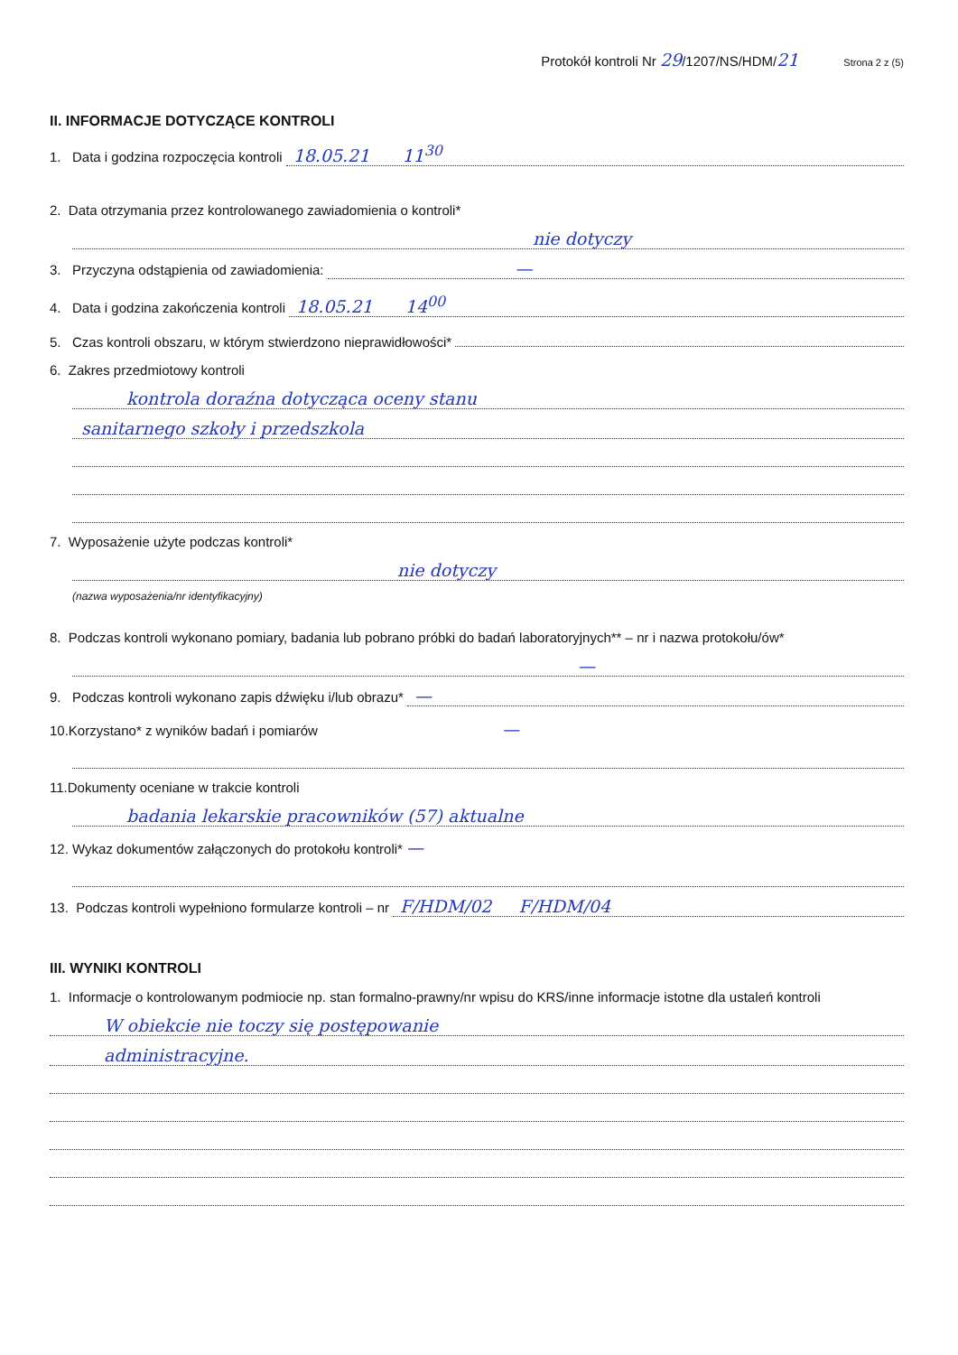Protokół kontroli Nr 29/1207/NS/HDM/21 Strona 2 z (5)
II. INFORMACJE DOTYCZĄCE KONTROLI
1. Data i godzina rozpoczęcia kontroli 18.05.21 11<sup>30</sup>
2. Data otrzymania przez kontrolowanego zawiadomienia o kontroli*
nie dotyczy
3. Przyczyna odstąpienia od zawiadomienia: —
4. Data i godzina zakończenia kontroli 18.05.21 14<sup>00</sup>
5. Czas kontroli obszaru, w którym stwierdzono nieprawidłowości*
6. Zakres przedmiotowy kontroli
kontrola doraźna dotycząca oceny stanu
sanitarnego szkoły i przedszkola
7. Wyposażenie użyte podczas kontroli*
nie dotyczy
(nazwa wyposażenia/nr identyfikacyjny)
8. Podczas kontroli wykonano pomiary, badania lub pobrano próbki do badań laboratoryjnych** – nr i nazwa protokołu/ów*
—
9. Podczas kontroli wykonano zapis dźwięku i/lub obrazu* —
10.Korzystano* z wyników badań i pomiarów —
11.Dokumenty oceniane w trakcie kontroli
badania lekarskie pracowników (57) aktualne
12. Wykaz dokumentów załączonych do protokołu kontroli* —
13. Podczas kontroli wypełniono formularze kontroli – nr F/HDM/02 F/HDM/04
III. WYNIKI KONTROLI
1. Informacje o kontrolowanym podmiocie np. stan formalno-prawny/nr wpisu do KRS/inne informacje istotne dla ustaleń kontroli
W obiekcie nie toczy się postępowanie
administracyjne.